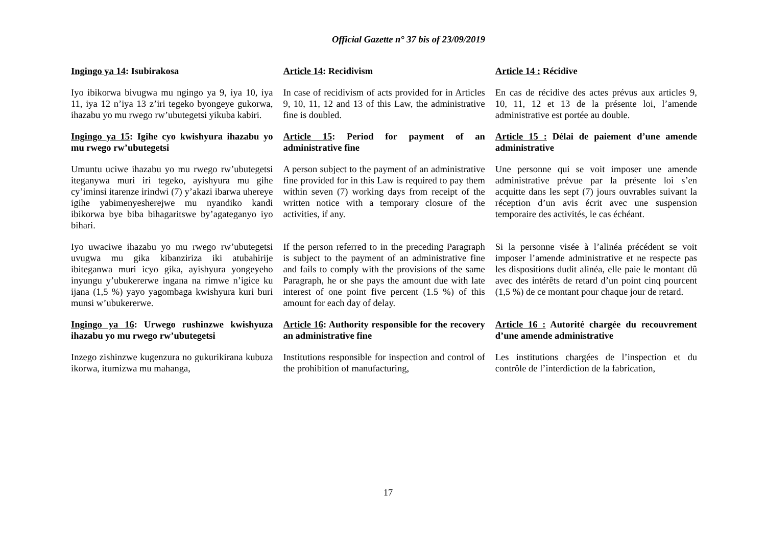Official Gazette n° 37 bis of 23/09/2019
| Ingingo ya 14 : Isubirakosa | Article 14 : Recidivism | Article 14 : Récidive |
| Iyo ibikorwa bivugwa mu ngingo ya 9, iya 10, iya 11, iya 12 n’iya 13 z’iri tegeko byongeye gukorwa, ihazabu yo mu rwego rw’ubutegetsi yikuba kabiri. | In case of recidivism of acts provided for in Articles 9, 10, 11, 12 and 13 of this Law, the administrative fine is doubled. | En cas de récidive des actes prévus aux articles 9, 10, 11, 12 et 13 de la présente loi, l’amende administrative est portée au double. |
| Ingingo ya 15 : Igihe cyo kwishyura ihazabu yo mu rwego rw’ubutegetsi | Article 15 : Period for payment of an administrative fine | Article 15 : Délai de paiement d’une amende administrative |
| Umuntu uciwe ihazabu yo mu rwego rw’ubutegetsi iteganywa muri iri tegeko, ayishyura mu gihe cy’iminsi itarenze irindwi (7) y’akazi ibarwa uhereye igihe yabimenyesherejwe mu nyandiko kandi ibikorwa bye biba bihagaritswe by’agateganyo iyo bihari. | A person subject to the payment of an administrative fine provided for in this Law is required to pay them within seven (7) working days from receipt of the written notice with a temporary closure of the activities, if any. | Une personne qui se voit imposer une amende administrative prévue par la présente loi s’en acquitte dans les sept (7) jours ouvrables suivant la réception d’un avis écrit avec une suspension temporaire des activités, le cas échéant. |
| Iyo uwaciwe ihazabu yo mu rwego rw’ubutegetsi uvugwa mu gika kibanziriza iki atubahirije ibiteganwa muri icyo gika, ayishyura yongeyeho inyungu y’ubukererwe ingana na rimwe n’igice ku ijana (1,5 %) yayo yagombaga kwishyura kuri buri munsi w’ubukererwe. | If the person referred to in the preceding Paragraph is subject to the payment of an administrative fine and fails to comply with the provisions of the same Paragraph, he or she pays the amount due with late interest of one point five percent (1.5 %) of this amount for each day of delay. | Si la personne visée à l’alinéa précédent se voit imposer l’amende administrative et ne respecte pas les dispositions dudit alinéa, elle paie le montant dû avec des intérêts de retard d’un point cinq pourcent (1,5 %) de ce montant pour chaque jour de retard. |
| Ingingo ya 16 : Urwego rushinzwe kwishyuza ihazabu yo mu rwego rw’ubutegetsi | Article 16 : Authority responsible for the recovery an administrative fine | Article 16 : Autorité chargée du recouvrement d’une amende administrative |
| Inzego zishinzwe kugenzura no gukurikirana kubuza ikorwa, itumizwa mu mahanga, | Institutions responsible for inspection and control of the prohibition of manufacturing, | Les institutions chargées de l’inspection et du contrôle de l’interdiction de la fabrication, |
17